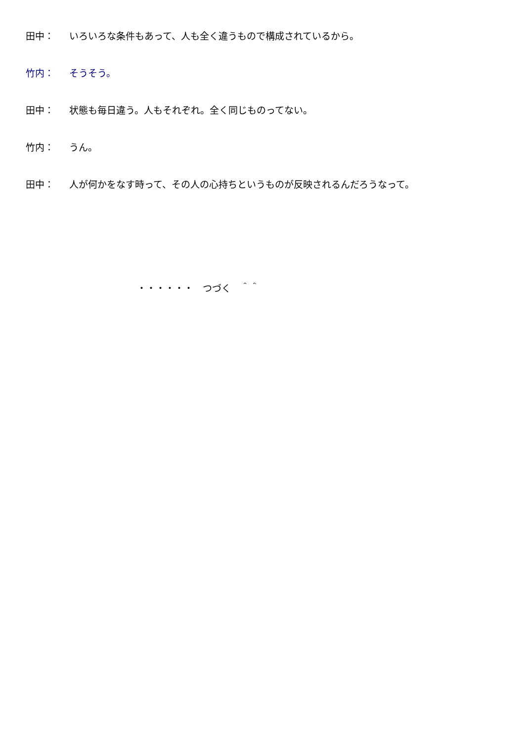田中： いろいろな条件もあって、人も全く違うもので構成されているから。
竹内： そうそう。
田中： 状態も毎日違う。人もそれぞれ。全く同じものってない。
竹内： うん。
田中： 人が何かをなす時って、その人の心持ちというものが反映されるんだろうなって。
・・・・・・　つづく　＾＾